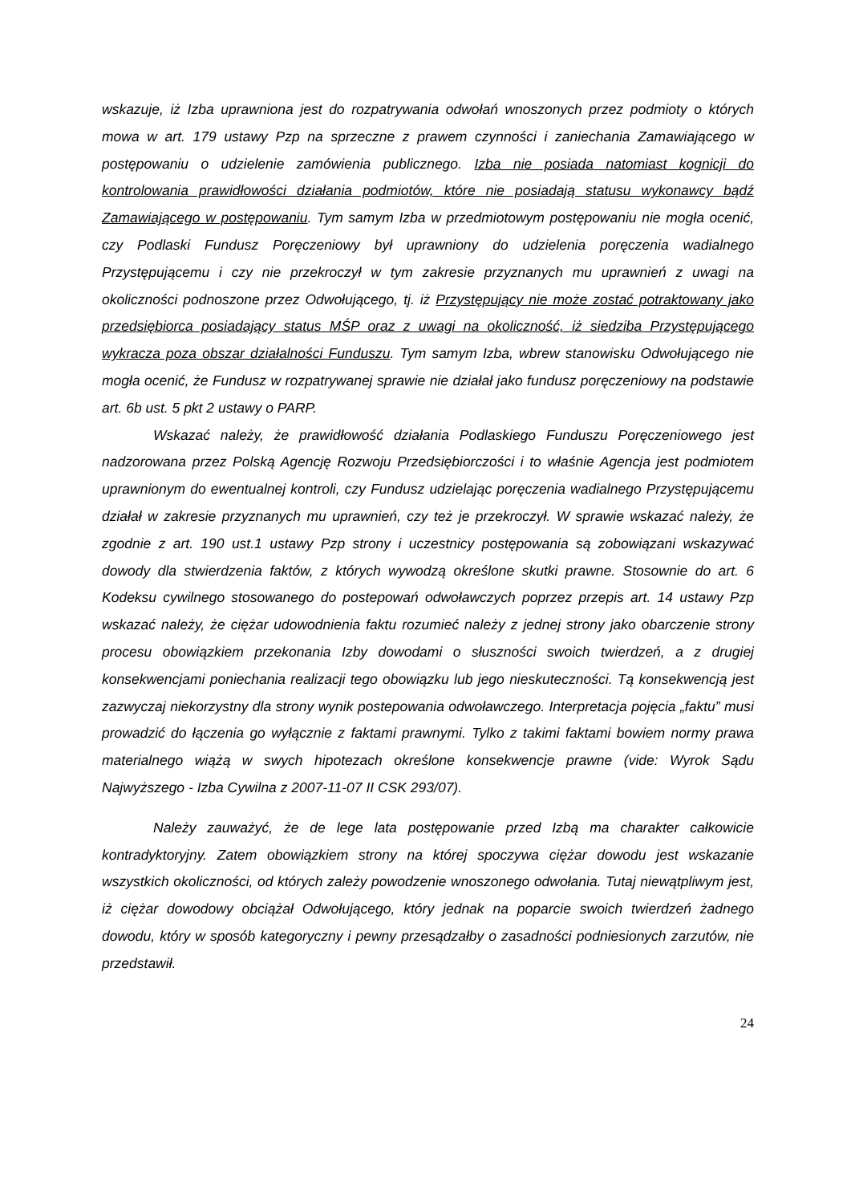wskazuje, iż Izba uprawniona jest do rozpatrywania odwołań wnoszonych przez podmioty o których mowa w art. 179 ustawy Pzp na sprzeczne z prawem czynności i zaniechania Zamawiającego w postępowaniu o udzielenie zamówienia publicznego. Izba nie posiada natomiast kognicji do kontrolowania prawidłowości działania podmiotów, które nie posiadają statusu wykonawcy bądź Zamawiającego w postępowaniu. Tym samym Izba w przedmiotowym postępowaniu nie mogła ocenić, czy Podlaski Fundusz Poręczeniowy był uprawniony do udzielenia poręczenia wadialnego Przystępującemu i czy nie przekroczył w tym zakresie przyznanych mu uprawnień z uwagi na okoliczności podnoszone przez Odwołującego, tj. iż Przystępujący nie może zostać potraktowany jako przedsiębiorca posiadający status MŚP oraz z uwagi na okoliczność, iż siedziba Przystępującego wykracza poza obszar działalności Funduszu. Tym samym Izba, wbrew stanowisku Odwołującego nie mogła ocenić, że Fundusz w rozpatrywanej sprawie nie działał jako fundusz poręczeniowy na podstawie art. 6b ust. 5 pkt 2 ustawy o PARP.
Wskazać należy, że prawidłowość działania Podlaskiego Funduszu Poręczeniowego jest nadzorowana przez Polską Agencję Rozwoju Przedsiębiorczości i to właśnie Agencja jest podmiotem uprawnionym do ewentualnej kontroli, czy Fundusz udzielając poręczenia wadialnego Przystępującemu działał w zakresie przyznanych mu uprawnień, czy też je przekroczył. W sprawie wskazać należy, że zgodnie z art. 190 ust.1 ustawy Pzp strony i uczestnicy postępowania są zobowiązani wskazywać dowody dla stwierdzenia faktów, z których wywodzą określone skutki prawne. Stosownie do art. 6 Kodeksu cywilnego stosowanego do postepowań odwoławczych poprzez przepis art. 14 ustawy Pzp wskazać należy, że ciężar udowodnienia faktu rozumieć należy z jednej strony jako obarczenie strony procesu obowiązkiem przekonania Izby dowodami o słuszności swoich twierdzeń, a z drugiej konsekwencjami poniechania realizacji tego obowiązku lub jego nieskuteczności. Tą konsekwencją jest zazwyczaj niekorzystny dla strony wynik postepowania odwoławczego. Interpretacja pojęcia „faktu” musi prowadzić do łączenia go wyłącznie z faktami prawnymi. Tylko z takimi faktami bowiem normy prawa materialnego wiążą w swych hipotezach określone konsekwencje prawne (vide: Wyrok Sądu Najwyższego - Izba Cywilna z 2007-11-07 II CSK 293/07).
Należy zauważyć, że de lege lata postępowanie przed Izbą ma charakter całkowicie kontradyktoryjny. Zatem obowiązkiem strony na której spoczywa ciężar dowodu jest wskazanie wszystkich okoliczności, od których zależy powodzenie wnoszonego odwołania. Tutaj niewątpliwym jest, iż ciężar dowodowy obciążał Odwołującego, który jednak na poparcie swoich twierdzeń żadnego dowodu, który w sposób kategoryczny i pewny przesądzałby o zasadności podniesionych zarzutów, nie przedstawił.
24